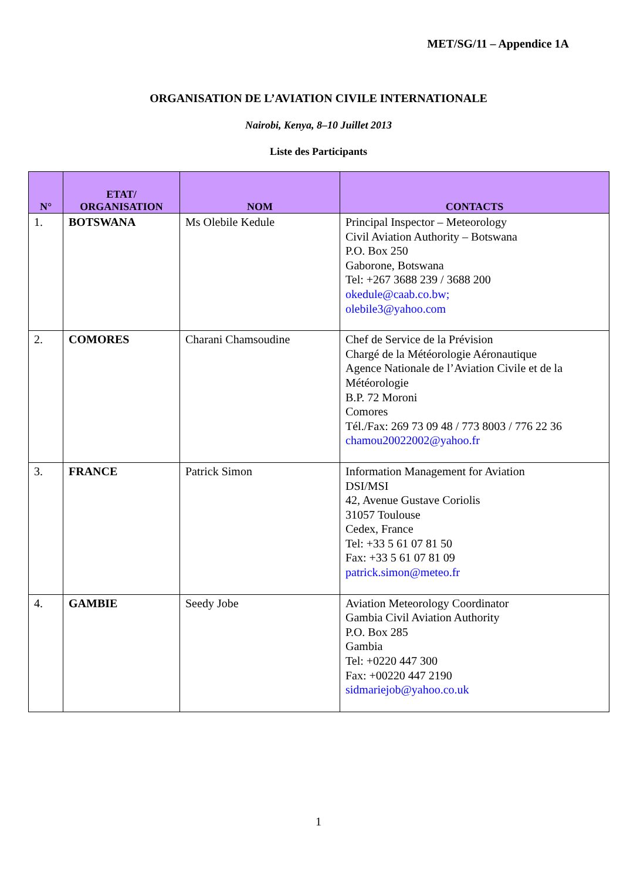MET/SG/11 – Appendice 1A
ORGANISATION DE L’AVIATION CIVILE INTERNATIONALE
Nairobi, Kenya, 8–10 Juillet 2013
Liste des Participants
| N° | ETAT/ ORGANISATION | NOM | CONTACTS |
| --- | --- | --- | --- |
| 1. | BOTSWANA | Ms Olebile Kedule | Principal Inspector – Meteorology Civil Aviation Authority – Botswana P.O. Box 250 Gaborone, Botswana Tel: +267 3688 239 / 3688 200 okedule@caab.co.bw; olebile3@yahoo.com |
| 2. | COMORES | Charani Chamsoudine | Chef de Service de la Prévision Chargé de la Météorologie Aéronautique Agence Nationale de l’Aviation Civile et de la Météorologie B.P. 72 Moroni Comores Tél./Fax: 269 73 09 48 / 773 8003 / 776 22 36 chamou20022002@yahoo.fr |
| 3. | FRANCE | Patrick Simon | Information Management for Aviation DSI/MSI 42, Avenue Gustave Coriolis 31057 Toulouse Cedex, France Tel: +33 5 61 07 81 50 Fax: +33 5 61 07 81 09 patrick.simon@meteo.fr |
| 4. | GAMBIE | Seedy Jobe | Aviation Meteorology Coordinator Gambia Civil Aviation Authority P.O. Box 285 Gambia Tel: +0220 447 300 Fax: +00220 447 2190 sidmariejob@yahoo.co.uk |
1